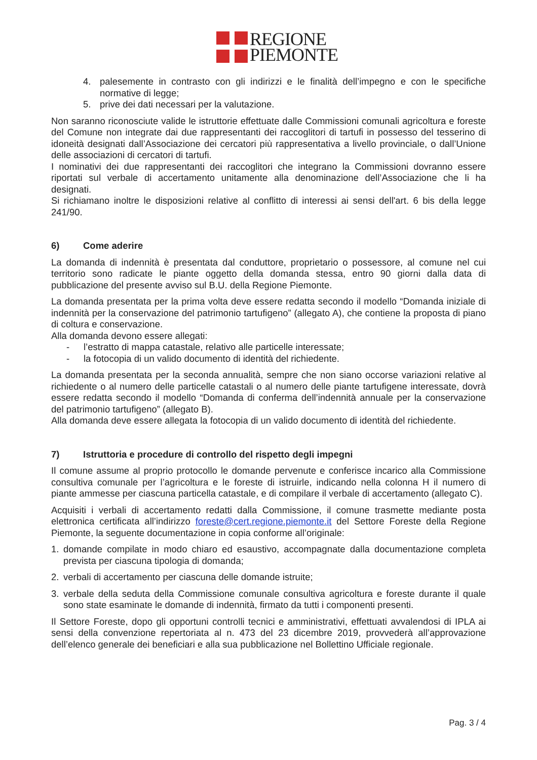REGIONE
PIEMONTE
4. palesemente in contrasto con gli indirizzi e le finalità dell’impegno e con le specifiche normative di legge;
5. prive dei dati necessari per la valutazione.
Non saranno riconosciute valide le istruttorie effettuate dalle Commissioni comunali agricoltura e foreste del Comune non integrate dai due rappresentanti dei raccoglitori di tartufi in possesso del tesserino di idoneità designati dall’Associazione dei cercatori più rappresentativa a livello provinciale, o dall’Unione delle associazioni di cercatori di tartufi.
I nominativi dei due rappresentanti dei raccoglitori che integrano la Commissioni dovranno essere riportati sul verbale di accertamento unitamente alla denominazione dell’Associazione che li ha designati.
Si richiamano inoltre le disposizioni relative al conflitto di interessi ai sensi dell'art. 6 bis della legge 241/90.
6) Come aderire
La domanda di indennità è presentata dal conduttore, proprietario o possessore, al comune nel cui territorio sono radicate le piante oggetto della domanda stessa, entro 90 giorni dalla data di pubblicazione del presente avviso sul B.U. della Regione Piemonte.
La domanda presentata per la prima volta deve essere redatta secondo il modello “Domanda iniziale di indennità per la conservazione del patrimonio tartufigeno” (allegato A), che contiene la proposta di piano di coltura e conservazione.
Alla domanda devono essere allegati:
- l’estratto di mappa catastale, relativo alle particelle interessate;
- la fotocopia di un valido documento di identità del richiedente.
La domanda presentata per la seconda annualità, sempre che non siano occorse variazioni relative al richiedente o al numero delle particelle catastali o al numero delle piante tartufigene interessate, dovrà essere redatta secondo il modello “Domanda di conferma dell’indennità annuale per la conservazione del patrimonio tartufigeno” (allegato B).
Alla domanda deve essere allegata la fotocopia di un valido documento di identità del richiedente.
7) Istruttoria e procedure di controllo del rispetto degli impegni
Il comune assume al proprio protocollo le domande pervenute e conferisce incarico alla Commissione consultiva comunale per l’agricoltura e le foreste di istruirle, indicando nella colonna H il numero di piante ammesse per ciascuna particella catastale, e di compilare il verbale di accertamento (allegato C).
Acquisiti i verbali di accertamento redatti dalla Commissione, il comune trasmette mediante posta elettronica certificata all’indirizzo foreste@cert.regione.piemonte.it del Settore Foreste della Regione Piemonte, la seguente documentazione in copia conforme all’originale:
1. domande compilate in modo chiaro ed esaustivo, accompagnate dalla documentazione completa prevista per ciascuna tipologia di domanda;
2. verbali di accertamento per ciascuna delle domande istruite;
3. verbale della seduta della Commissione comunale consultiva agricoltura e foreste durante il quale sono state esaminate le domande di indennità, firmato da tutti i componenti presenti.
Il Settore Foreste, dopo gli opportuni controlli tecnici e amministrativi, effettuati avvalendosi di IPLA ai sensi della convenzione repertoriata al n. 473 del 23 dicembre 2019, provvederà all’approvazione dell’elenco generale dei beneficiari e alla sua pubblicazione nel Bollettino Ufficiale regionale.
Pag. 3 / 4